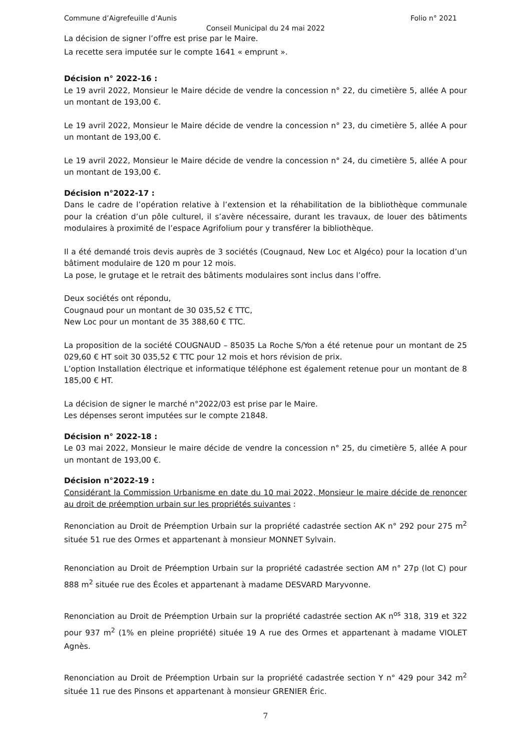Commune d’Aigrefeuille d’Aunis Folio n° 2021
Conseil Municipal du 24 mai 2022
La décision de signer l’offre est prise par le Maire.
La recette sera imputée sur le compte 1641 « emprunt ».
Décision n° 2022-16 :
Le 19 avril 2022, Monsieur le Maire décide de vendre la concession n° 22, du cimetière 5, allée A pour un montant de 193,00 €.
Le 19 avril 2022, Monsieur le Maire décide de vendre la concession n° 23, du cimetière 5, allée A pour un montant de 193,00 €.
Le 19 avril 2022, Monsieur le Maire décide de vendre la concession n° 24, du cimetière 5, allée A pour un montant de 193,00 €.
Décision n°2022-17 :
Dans le cadre de l’opération relative à l’extension et la réhabilitation de la bibliothèque communale pour la création d’un pôle culturel, il s’avère nécessaire, durant les travaux, de louer des bâtiments modulaires à proximité de l’espace Agrifolium pour y transférer la bibliothèque.
Il a été demandé trois devis auprès de 3 sociétés (Cougnaud, New Loc et Algéco) pour la location d’un bâtiment modulaire de 120 m pour 12 mois.
La pose, le grutage et le retrait des bâtiments modulaires sont inclus dans l’offre.
Deux sociétés ont répondu,
Cougnaud pour un montant de 30 035,52 € TTC,
New Loc pour un montant de 35 388,60 € TTC.
La proposition de la société COUGNAUD – 85035 La Roche S/Yon a été retenue pour un montant de 25 029,60 € HT soit 30 035,52 € TTC pour 12 mois et hors révision de prix.
L’option Installation électrique et informatique téléphone est également retenue pour un montant de 8 185,00 € HT.
La décision de signer le marché n°2022/03 est prise par le Maire.
Les dépenses seront imputées sur le compte 21848.
Décision n° 2022-18 :
Le 03 mai 2022, Monsieur le maire décide de vendre la concession n° 25, du cimetière 5, allée A pour un montant de 193,00 €.
Décision n°2022-19 :
Considérant la Commission Urbanisme en date du 10 mai 2022, Monsieur le maire décide de renoncer au droit de préemption urbain sur les propriétés suivantes :
Renonciation au Droit de Préemption Urbain sur la propriété cadastrée section AK n° 292 pour 275 m<sup>2</sup> située 51 rue des Ormes et appartenant à monsieur MONNET Sylvain.
Renonciation au Droit de Préemption Urbain sur la propriété cadastrée section AM n° 27p (lot C) pour 888 m<sup>2</sup> située rue des Écoles et appartenant à madame DESVARD Maryvonne.
Renonciation au Droit de Préemption Urbain sur la propriété cadastrée section AK n<sup>os</sup> 318, 319 et 322 pour 937 m<sup>2</sup> (1% en pleine propriété) située 19 A rue des Ormes et appartenant à madame VIOLET Agnès.
Renonciation au Droit de Préemption Urbain sur la propriété cadastrée section Y n° 429 pour 342 m<sup>2</sup> située 11 rue des Pinsons et appartenant à monsieur GRENIER Éric.
7